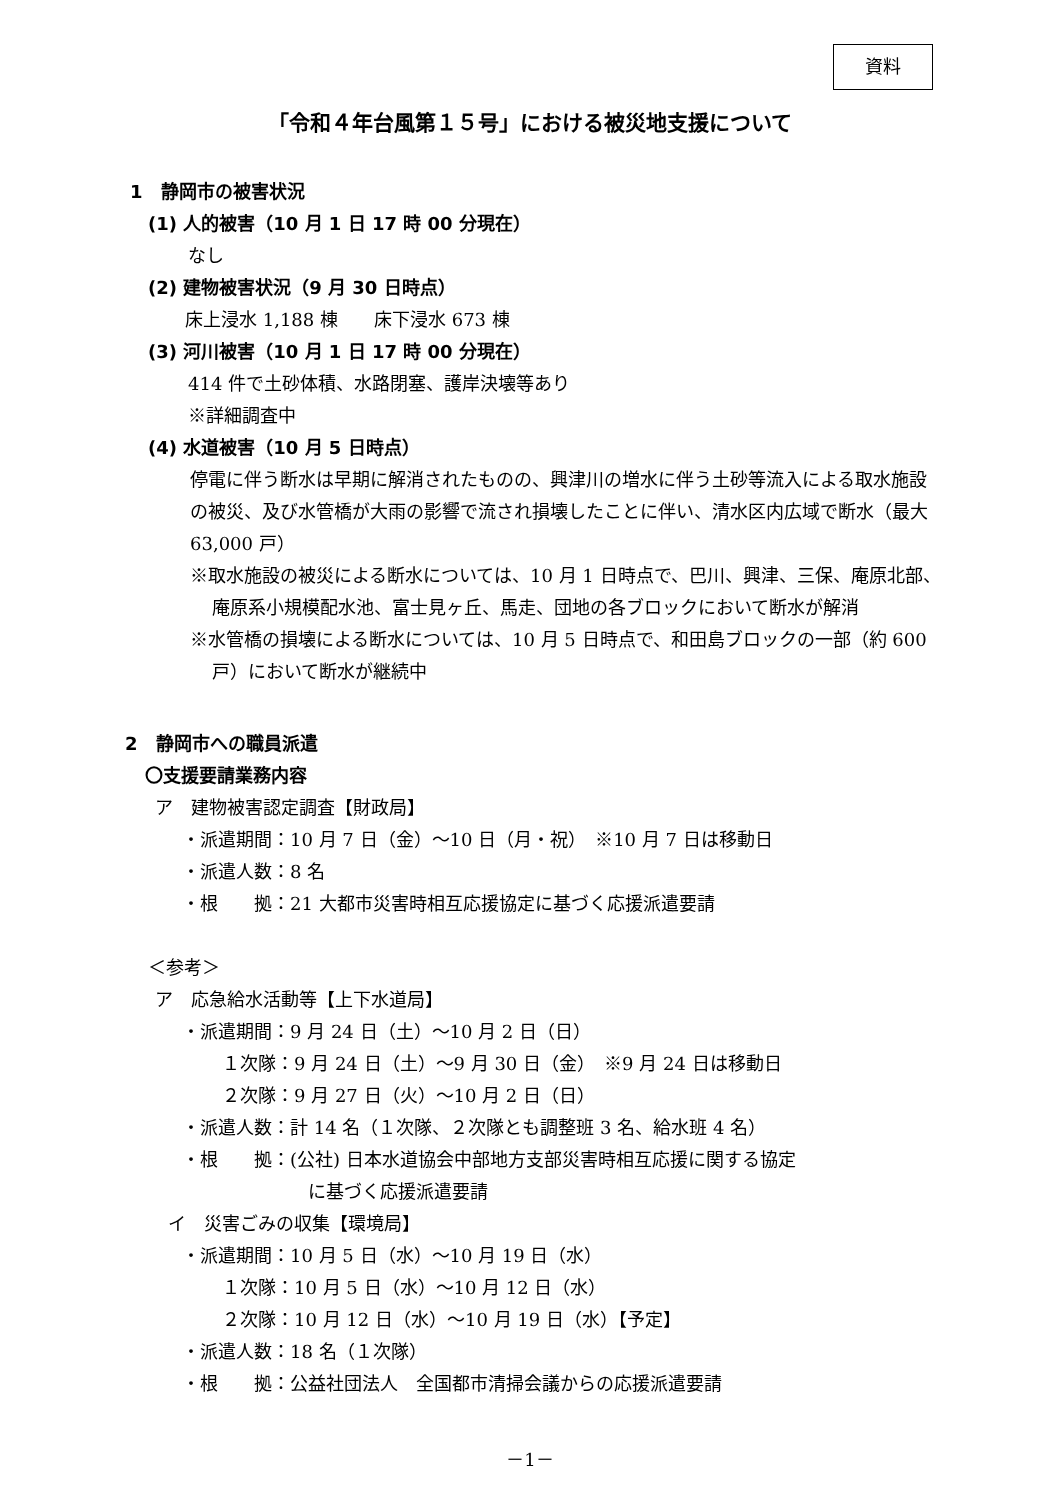資料
「令和４年台風第１５号」における被災地支援について
1　静岡市の被害状況
(1) 人的被害（10 月 1 日 17 時 00 分現在）
なし
(2) 建物被害状況（9 月 30 日時点）
床上浸水 1,188 棟　　床下浸水 673 棟
(3) 河川被害（10 月 1 日 17 時 00 分現在）
414 件で土砂体積、水路閉塞、護岸決壊等あり
※詳細調査中
(4) 水道被害（10 月 5 日時点）
停電に伴う断水は早期に解消されたものの、興津川の増水に伴う土砂等流入による取水施設の被災、及び水管橋が大雨の影響で流され損壊したことに伴い、清水区内広域で断水（最大 63,000 戸）
※取水施設の被災による断水については、10 月 1 日時点で、巴川、興津、三保、庵原北部、庵原系小規模配水池、富士見ヶ丘、馬走、団地の各ブロックにおいて断水が解消
※水管橋の損壊による断水については、10 月 5 日時点で、和田島ブロックの一部（約 600 戸）において断水が継続中
2　静岡市への職員派遣
〇支援要請業務内容
ア　建物被害認定調査【財政局】
・派遣期間：10 月 7 日（金）～10 日（月・祝）　※10 月 7 日は移動日
・派遣人数：8 名
・根　　拠：21 大都市災害時相互応援協定に基づく応援派遣要請
＜参考＞
ア　応急給水活動等【上下水道局】
・派遣期間：9 月 24 日（土）～10 月 2 日（日）
１次隊：9 月 24 日（土）～9 月 30 日（金）　※9 月 24 日は移動日
２次隊：9 月 27 日（火）～10 月 2 日（日）
・派遣人数：計 14 名（１次隊、２次隊とも調整班 3 名、給水班 4 名）
・根　　拠：(公社) 日本水道協会中部地方支部災害時相互応援に関する協定
に基づく応援派遣要請
イ　災害ごみの収集【環境局】
・派遣期間：10 月 5 日（水）～10 月 19 日（水）
１次隊：10 月 5 日（水）～10 月 12 日（水）
２次隊：10 月 12 日（水）～10 月 19 日（水）【予定】
・派遣人数：18 名（１次隊）
・根　　拠：公益社団法人　全国都市清掃会議からの応援派遣要請
－1－